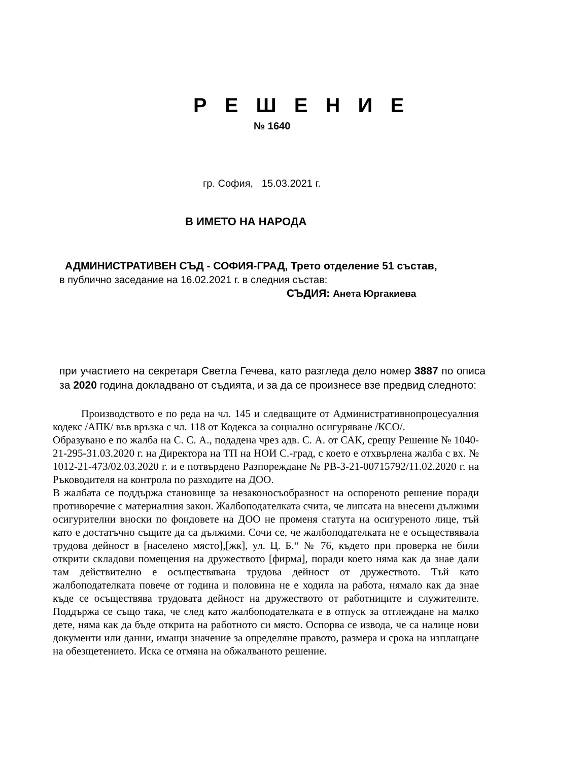Р Е Ш Е Н И Е
№ 1640
гр. София, 15.03.2021 г.
В ИМЕТО НА НАРОДА
АДМИНИСТРАТИВЕН СЪД - СОФИЯ-ГРАД, Трето отделение 51 състав,
в публично заседание на 16.02.2021 г. в следния състав:
СЪДИЯ: Анета Юргакиева
при участието на секретаря Светла Гечева, като разгледа дело номер 3887 по описа за 2020 година докладвано от съдията, и за да се произнесе взе предвид следното:
Производството е по реда на чл. 145 и следващите от Административнопроцесуалния кодекс /АПК/ във връзка с чл. 118 от Кодекса за социално осигуряване /КСО/.
Образувано е по жалба на С. С. А., подадена чрез адв. С. А. от САК, срещу Решение № 1040-21-295-31.03.2020 г. на Директора на ТП на НОИ С.-град, с което е отхвърлена жалба с вх. № 1012-21-473/02.03.2020 г. и е потвърдено Разпореждане № РВ-3-21-00715792/11.02.2020 г. на Ръководителя на контрола по разходите на ДОО.
В жалбата се поддържа становище за незаконосъобразност на оспореното решение поради противоречие с материалния закон. Жалбоподателката счита, че липсата на внесени дължими осигурителни вноски по фондовете на ДОО не променя статута на осигуреното лице, тъй като е достатъчно същите да са дължими. Сочи се, че жалбоподателката не е осъществявала трудова дейност в [населено място],[жк], ул. Ц. Б.“ № 76, където при проверка не били открити складови помещения на дружеството [фирма], поради което няма как да знае дали там действително е осъществявана трудова дейност от дружеството. Тъй като жалбоподателката повече от година и половина не е ходила на работа, нямало как да знае къде се осъществява трудовата дейност на дружеството от работниците и служителите. Поддържа се също така, че след като жалбоподателката е в отпуск за отглеждане на малко дете, няма как да бъде открита на работното си място. Оспорва се извода, че са налице нови документи или данни, имащи значение за определяне правото, размера и срока на изплащане на обезщетението. Иска се отмяна на обжалваното решение.